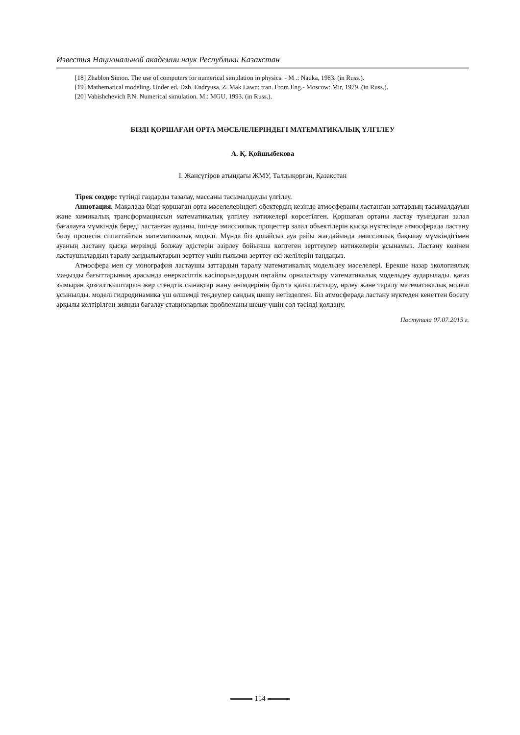Известия Национальной академии наук Республики Казахстан
[18] Zhablon Simon. The use of computers for numerical simulation in physics. - M .: Nauka, 1983. (in Russ.).
[19] Mathematical modeling. Under ed. Dzh. Endryusa, Z. Mak Lawn; tran. From Eng.- Moscow: Mir, 1979. (in Russ.).
[20] Vabishchevich P.N. Numerical simulation. M.: MGU, 1993. (in Russ.).
БІЗДІ ҚОРШАҒАН ОРТА МӘСЕЛЕЛЕРІНДЕГІ МАТЕМАТИКАЛЫҚ ҮЛГІЛЕУ
А. Қ. Қойшыбекова
І. Жансүгіров атындағы ЖМУ, Талдықорған, Қазақстан
Тірек сөздер: түтінді газдарды тазалау, массаны тасымалдауды үлгілеу.
Аннотация. Мақалада бізді қоршаған орта мәселелеріндегі обектердің кезінде атмосфераны ластанған заттардың тасымалдауын және химикалық трансформациясын математикалық үлгілеу нәтижелері көрсетілген. Қоршаған ортаны ластау туындаған залал бағалауға мүмкіндік береді ластанған ауданы, ішінде эмиссиялық процестер залал объектілерін қысқа нүктесінде атмосферада ластану бөлу процесін сипаттайтын математикалық моделі. Мұнда біз қолайсыз ауа райы жағдайында эмиссиялық бақылау мүмкіндігімен ауаның ластану қысқа мерзімді болжау әдістерін әзірлеу бойынша көптеген зерттеулер нәтижелерін ұсынамыз. Ластану көзінен ластаушылардың таралу заңдылықтарын зерттеу үшін ғылыми-зерттеу екі желілерін таңдаңыз.
Атмосфера мен су монография ластаушы заттардың таралу математикалық модельдеу мәселелері. Ерекше назар экологиялық маңызды бағыттарының арасында өнеркәсіптік кәсіпорындардың оңтайлы орналастыру математикалық модельдеу аударылады. қағаз зымыран қозғалтқыштарын жер стендтік сынақтар жану өнімдерінің бұлтта қалыптастыру, өрлеу және таралу математикалық моделі ұсынылды. моделі гидродинамика үш өлшемді теңдеулер сандық шешу негізделген. Біз атмосферада ластану нүктеден кенеттен босату арқылы келтірілген зиянды бағалау стационарлық проблеманы шешу үшін сол тәсілді қолдану.
Поступила 07.07.2015 г.
154